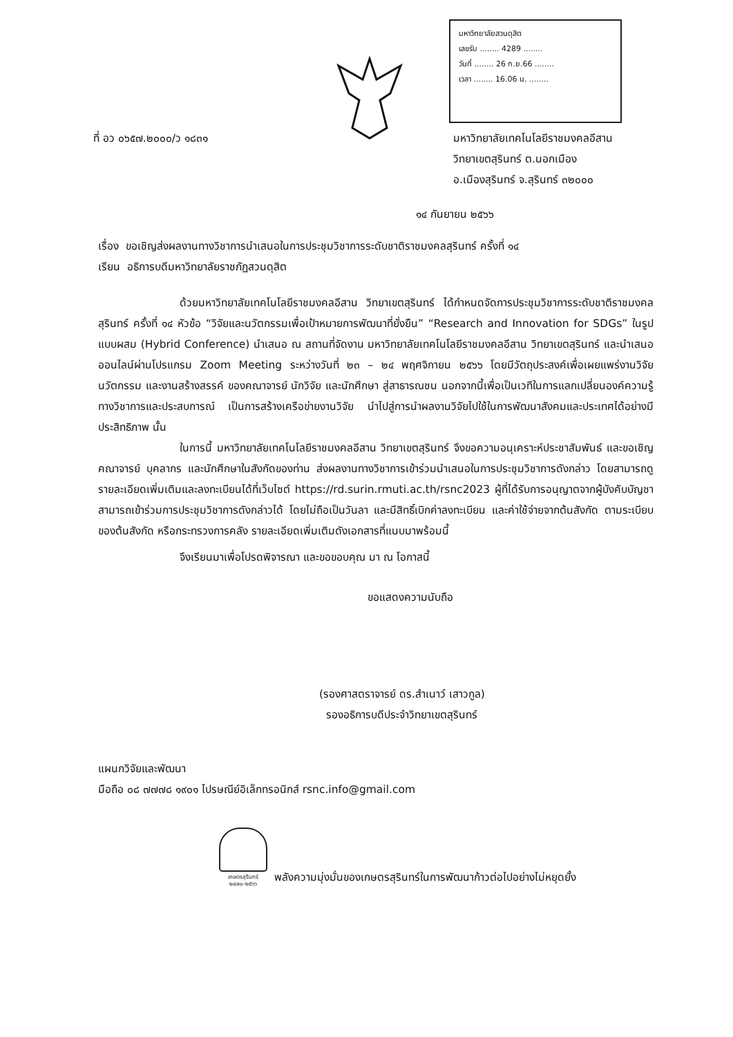มหาวิทยาลัยสวนดุสิต
เลขรับ ........ 4289 ........
วันที่ ........ 26 ก.ย.66 ........
เวลา ........ 16.06 น. ........
ที่ อว ๐๖๕๗.๒๐๐๐/ว ๑๘๓๑ มหาวิทยาลัยเทคโนโลยีราชมงคลอีสาน
วิทยาเขตสุรินทร์ ต.นอกเมือง
อ.เมืองสุรินทร์ จ.สุรินทร์ ๓๒๐๐๐
๑๔ กันยายน ๒๕๖๖
เรื่อง ขอเชิญส่งผลงานทางวิชาการนำเสนอในการประชุมวิชาการระดับชาติราชมงคลสุรินทร์ ครั้งที่ ๑๔
เรียน อธิการบดีมหาวิทยาลัยราชภัฏสวนดุสิต
ด้วยมหาวิทยาลัยเทคโนโลยีราชมงคลอีสาน วิทยาเขตสุรินทร์ ได้กำหนดจัดการประชุมวิชาการระดับชาติราชมงคลสุรินทร์ ครั้งที่ ๑๔ หัวข้อ “วิจัยและนวัตกรรมเพื่อเป้าหมายการพัฒนาที่ยั่งยืน” “Research and Innovation for SDGs” ในรูปแบบผสม (Hybrid Conference) นำเสนอ ณ สถานที่จัดงาน มหาวิทยาลัยเทคโนโลยีราชมงคลอีสาน วิทยาเขตสุรินทร์ และนำเสนอออนไลน์ผ่านโปรแกรม Zoom Meeting ระหว่างวันที่ ๒๓ – ๒๔ พฤศจิกายน ๒๕๖๖ โดยมีวัตถุประสงค์เพื่อเผยแพร่งานวิจัย นวัตกรรม และงานสร้างสรรค์ ของคณาจารย์ นักวิจัย และนักศึกษา สู่สาธารณชน นอกจากนี้เพื่อเป็นเวทีในการแลกเปลี่ยนองค์ความรู้ทางวิชาการและประสบการณ์ เป็นการสร้างเครือข่ายงานวิจัย นำไปสู่การนำผลงานวิจัยไปใช้ในการพัฒนาสังคมและประเทศได้อย่างมีประสิทธิภาพ นั้น
ในการนี้ มหาวิทยาลัยเทคโนโลยีราชมงคลอีสาน วิทยาเขตสุรินทร์ จึงขอความอนุเคราะห์ประชาสัมพันธ์ และขอเชิญคณาจารย์ บุคลากร และนักศึกษาในสังกัดของท่าน ส่งผลงานทางวิชาการเข้าร่วมนำเสนอในการประชุมวิชาการดังกล่าว โดยสามารถดูรายละเอียดเพิ่มเติมและลงทะเบียนได้ที่เว็บไซต์ https://rd.surin.rmuti.ac.th/rsnc2023 ผู้ที่ได้รับการอนุญาตจากผู้บังคับบัญชาสามารถเข้าร่วมการประชุมวิชาการดังกล่าวได้ โดยไม่ถือเป็นวันลา และมีสิทธิ์เบิกค่าลงทะเบียน และค่าใช้จ่ายจากต้นสังกัด ตามระเบียบของต้นสังกัด หรือกระทรวงการคลัง รายละเอียดเพิ่มเติมดังเอกสารที่แนบมาพร้อมนี้
จึงเรียนมาเพื่อโปรดพิจารณา และขอขอบคุณ มา ณ โอกาสนี้
ขอแสดงความนับถือ
(รองศาสตราจารย์ ดร.สำเนาว์ เสาวกูล)
รองอธิการบดีประจำวิทยาเขตสุรินทร์
แผนกวิจัยและพัฒนา
มือถือ ๐๘ ๗๗๗๘ ๑๙๐๑ ไปรษณีย์อิเล็กทรอนิกส์ rsnc.info@gmail.com
เกษตรสุรินทร์
๒๔๗๐-๒๕๖๖
พลังความมุ่งมั่นของเกษตรสุรินทร์ในการพัฒนาก้าวต่อไปอย่างไม่หยุดยั้ง